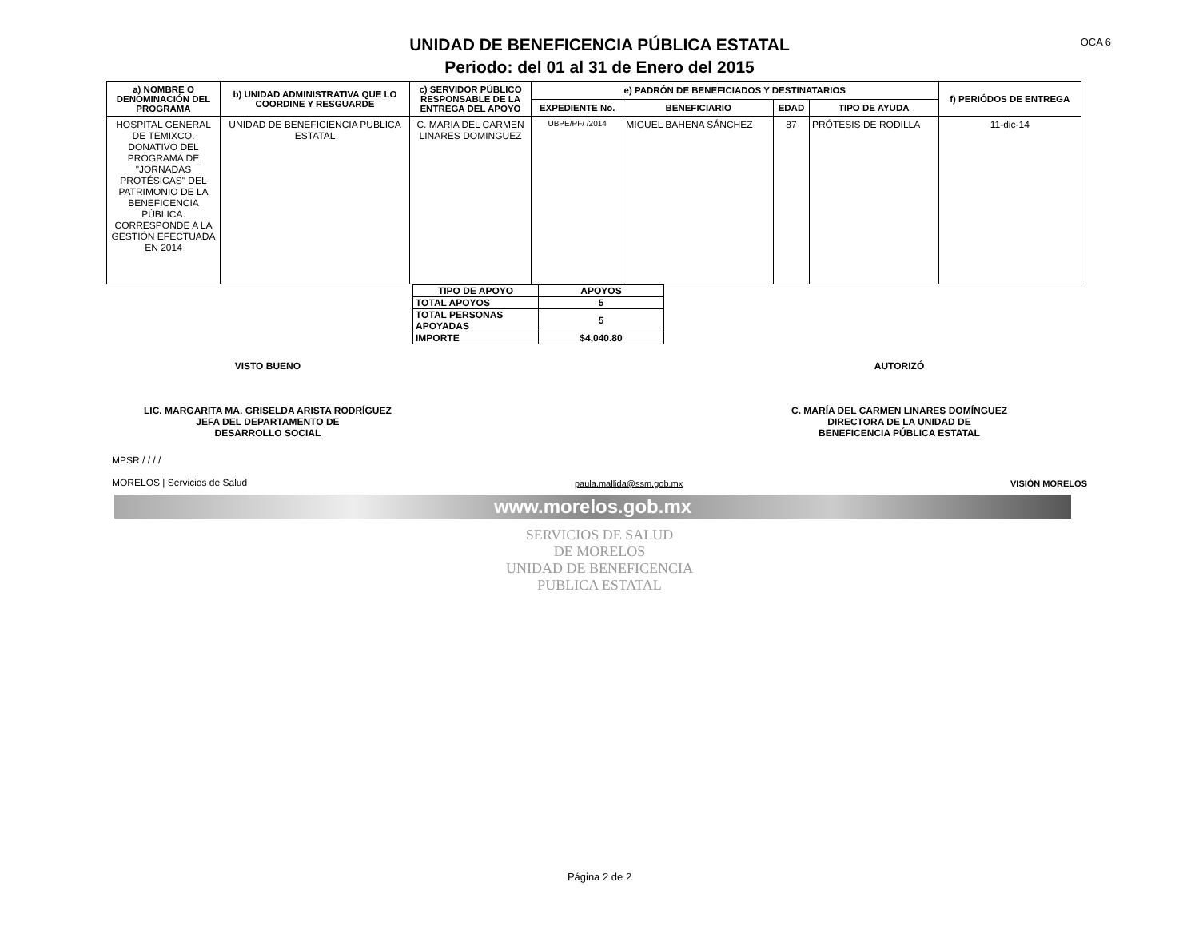OCA 6
UNIDAD DE BENEFICENCIA PÚBLICA ESTATAL
Periodo: del 01 al 31 de Enero del 2015
| a) NOMBRE O DENOMINACIÓN DEL PROGRAMA | b) UNIDAD ADMINISTRATIVA QUE LO COORDINE Y RESGUARDE | c) SERVIDOR PÚBLICO RESPONSABLE DE LA ENTREGA DEL APOYO | e) PADRÓN DE BENEFICIADOS Y DESTINATARIOS | | | | f) PERIÓDOS DE ENTREGA |
| --- | --- | --- | --- | --- | --- | --- | --- |
| | | | EXPEDIENTE No. | BENEFICIARIO | EDAD | TIPO DE AYUDA | |
| HOSPITAL GENERAL DE TEMIXCO. DONATIVO DEL PROGRAMA DE "JORNADAS PROTÉSICAS" DEL PATRIMONIO DE LA BENEFICENCIA PÚBLICA. CORRESPONDE A LA GESTIÓN EFECTUADA EN 2014 | UNIDAD DE BENEFICIENCIA PUBLICA ESTATAL | C. MARIA DEL CARMEN LINARES DOMINGUEZ | UBPE/PF/ /2014 | MIGUEL BAHENA SÁNCHEZ | 87 | PRÓTESIS DE RODILLA | 11-dic-14 |
| TIPO DE APOYO | APOYOS |
| TOTAL APOYOS | 5 |
| TOTAL PERSONAS APOYADAS | 5 |
| IMPORTE | $4,040.80 |
VISTO BUENO
LIC. MARGARITA MA. GRISELDA ARISTA RODRÍGUEZ
JEFA DEL DEPARTAMENTO DE
DESARROLLO SOCIAL
AUTORIZÓ
C. MARÍA DEL CARMEN LINARES DOMÍNGUEZ
DIRECTORA DE LA UNIDAD DE
BENEFICENCIA PÚBLICA ESTATAL
MPSR / / / /
MORELOS | Servicios de Salud
paula.mallida@ssm.gob.mx
VISIÓN MORELOS
www.morelos.gob.mx
SERVICIOS DE SALUD
DE MORELOS
UNIDAD DE BENEFICENCIA
PUBLICA ESTATAL
Página 2 de 2